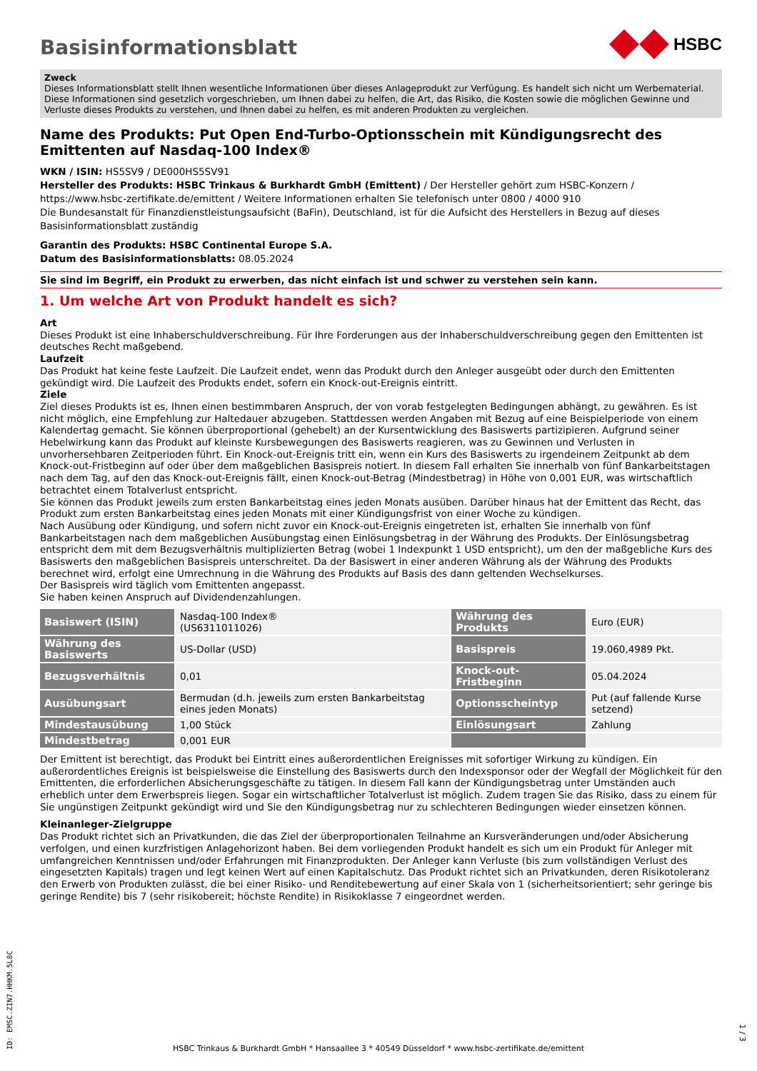Basisinformationsblatt
HSBC
Zweck
Dieses Informationsblatt stellt Ihnen wesentliche Informationen über dieses Anlageprodukt zur Verfügung. Es handelt sich nicht um Werbematerial. Diese Informationen sind gesetzlich vorgeschrieben, um Ihnen dabei zu helfen, die Art, das Risiko, die Kosten sowie die möglichen Gewinne und Verluste dieses Produkts zu verstehen, und Ihnen dabei zu helfen, es mit anderen Produkten zu vergleichen.
Name des Produkts: Put Open End-Turbo-Optionsschein mit Kündigungsrecht des Emittenten auf Nasdaq-100 Index®
WKN / ISIN: HS5SV9 / DE000HS5SV91
Hersteller des Produkts: HSBC Trinkaus & Burkhardt GmbH (Emittent) / Der Hersteller gehört zum HSBC-Konzern / https://www.hsbc-zertifikate.de/emittent / Weitere Informationen erhalten Sie telefonisch unter 0800 / 4000 910
Die Bundesanstalt für Finanzdienstleistungsaufsicht (BaFin), Deutschland, ist für die Aufsicht des Herstellers in Bezug auf dieses Basisinformationsblatt zuständig
Garantin des Produkts: HSBC Continental Europe S.A.
Datum des Basisinformationsblatts: 08.05.2024
Sie sind im Begriff, ein Produkt zu erwerben, das nicht einfach ist und schwer zu verstehen sein kann.
1. Um welche Art von Produkt handelt es sich?
Art
Dieses Produkt ist eine Inhaberschuldverschreibung. Für Ihre Forderungen aus der Inhaberschuldverschreibung gegen den Emittenten ist deutsches Recht maßgebend.
Laufzeit
Das Produkt hat keine feste Laufzeit. Die Laufzeit endet, wenn das Produkt durch den Anleger ausgeübt oder durch den Emittenten gekündigt wird. Die Laufzeit des Produkts endet, sofern ein Knock-out-Ereignis eintritt.
Ziele
Ziel dieses Produkts ist es, Ihnen einen bestimmbaren Anspruch, der von vorab festgelegten Bedingungen abhängt, zu gewähren. Es ist nicht möglich, eine Empfehlung zur Haltedauer abzugeben. Stattdessen werden Angaben mit Bezug auf eine Beispielperiode von einem Kalendertag gemacht. Sie können überproportional (gehebelt) an der Kursentwicklung des Basiswerts partizipieren. Aufgrund seiner Hebelwirkung kann das Produkt auf kleinste Kursbewegungen des Basiswerts reagieren, was zu Gewinnen und Verlusten in unvorhersehbaren Zeitperioden führt. Ein Knock-out-Ereignis tritt ein, wenn ein Kurs des Basiswerts zu irgendeinem Zeitpunkt ab dem Knock-out-Fristbeginn auf oder über dem maßgeblichen Basispreis notiert. In diesem Fall erhalten Sie innerhalb von fünf Bankarbeitstagen nach dem Tag, auf den das Knock-out-Ereignis fällt, einen Knock-out-Betrag (Mindestbetrag) in Höhe von 0,001 EUR, was wirtschaftlich betrachtet einem Totalverlust entspricht.
Sie können das Produkt jeweils zum ersten Bankarbeitstag eines jeden Monats ausüben. Darüber hinaus hat der Emittent das Recht, das Produkt zum ersten Bankarbeitstag eines jeden Monats mit einer Kündigungsfrist von einer Woche zu kündigen.
Nach Ausübung oder Kündigung, und sofern nicht zuvor ein Knock-out-Ereignis eingetreten ist, erhalten Sie innerhalb von fünf Bankarbeitstagen nach dem maßgeblichen Ausübungstag einen Einlösungsbetrag in der Währung des Produkts. Der Einlösungsbetrag entspricht dem mit dem Bezugsverhältnis multiplizierten Betrag (wobei 1 Indexpunkt 1 USD entspricht), um den der maßgebliche Kurs des Basiswerts den maßgeblichen Basispreis unterschreitet. Da der Basiswert in einer anderen Währung als der Währung des Produkts berechnet wird, erfolgt eine Umrechnung in die Währung des Produkts auf Basis des dann geltenden Wechselkurses.
Der Basispreis wird täglich vom Emittenten angepasst.
Sie haben keinen Anspruch auf Dividendenzahlungen.
| Basiswert (ISIN) | Nasdaq-100 Index® (US6311011026) | Währung des Produkts | Euro (EUR) |
| Währung des Basiswerts | US-Dollar (USD) | Basispreis | 19.060,4989 Pkt. |
| Bezugsverhältnis | 0,01 | Knock-out-Fristbeginn | 05.04.2024 |
| Ausübungsart | Bermudan (d.h. jeweils zum ersten Bankarbeitstag eines jeden Monats) | Optionsscheintyp | Put (auf fallende Kurse setzend) |
| Mindestausübung | 1,00 Stück | Einlösungsart | Zahlung |
| Mindestbetrag | 0,001 EUR | | |
Der Emittent ist berechtigt, das Produkt bei Eintritt eines außerordentlichen Ereignisses mit sofortiger Wirkung zu kündigen. Ein außerordentliches Ereignis ist beispielsweise die Einstellung des Basiswerts durch den Indexsponsor oder der Wegfall der Möglichkeit für den Emittenten, die erforderlichen Absicherungsgeschäfte zu tätigen. In diesem Fall kann der Kündigungsbetrag unter Umständen auch erheblich unter dem Erwerbspreis liegen. Sogar ein wirtschaftlicher Totalverlust ist möglich. Zudem tragen Sie das Risiko, dass zu einem für Sie ungünstigen Zeitpunkt gekündigt wird und Sie den Kündigungsbetrag nur zu schlechteren Bedingungen wieder einsetzen können.
Kleinanleger-Zielgruppe
Das Produkt richtet sich an Privatkunden, die das Ziel der überproportionalen Teilnahme an Kursveränderungen und/oder Absicherung verfolgen, und einen kurzfristigen Anlagehorizont haben. Bei dem vorliegenden Produkt handelt es sich um ein Produkt für Anleger mit umfangreichen Kenntnissen und/oder Erfahrungen mit Finanzprodukten. Der Anleger kann Verluste (bis zum vollständigen Verlust des eingesetzten Kapitals) tragen und legt keinen Wert auf einen Kapitalschutz. Das Produkt richtet sich an Privatkunden, deren Risikotoleranz den Erwerb von Produkten zulässt, die bei einer Risiko- und Renditebewertung auf einer Skala von 1 (sicherheitsorientiert; sehr geringe bis geringe Rendite) bis 7 (sehr risikobereit; höchste Rendite) in Risikoklasse 7 eingeordnet werden.
ID: EMSC.ZIN7.HHKM.5L8C
HSBC Trinkaus & Burkhardt GmbH * Hansaallee 3 * 40549 Düsseldorf * www.hsbc-zertifikate.de/emittent
1 / 3